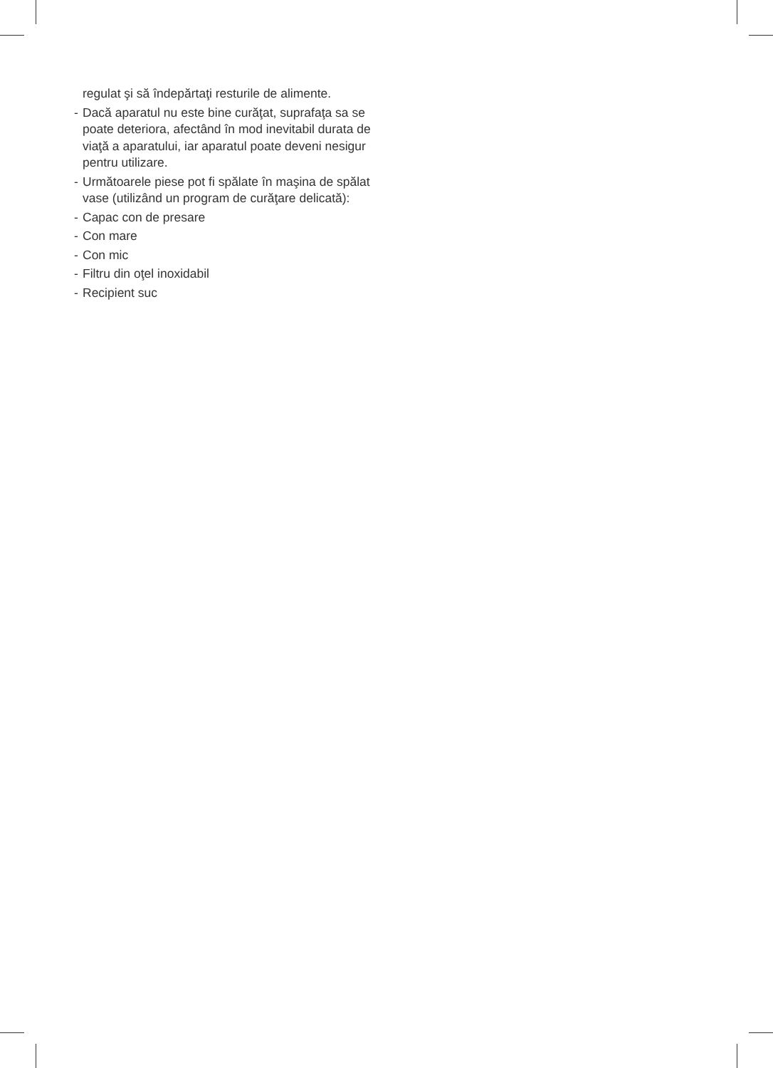regulat şi să îndepărtaţi resturile de alimente.
- Dacă aparatul nu este bine curăţat, suprafaţa sa se poate deteriora, afectând în mod inevitabil durata de viaţă a aparatului, iar aparatul poate deveni nesigur pentru utilizare.
- Următoarele piese pot fi spălate în maşina de spălat vase (utilizând un program de curăţare delicată):
- Capac con de presare
- Con mare
- Con mic
- Filtru din oţel inoxidabil
- Recipient suc